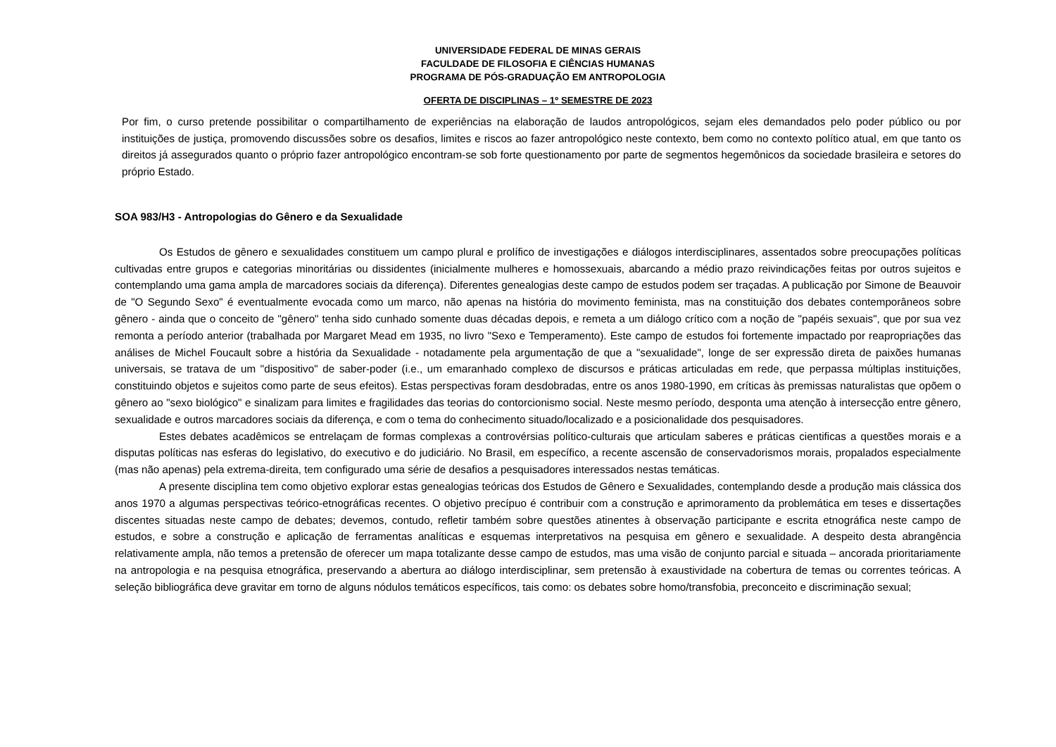UNIVERSIDADE FEDERAL DE MINAS GERAIS
FACULDADE DE FILOSOFIA E CIÊNCIAS HUMANAS
PROGRAMA DE PÓS-GRADUAÇÃO EM ANTROPOLOGIA
OFERTA DE DISCIPLINAS – 1º SEMESTRE DE 2023
Por fim, o curso pretende possibilitar o compartilhamento de experiências na elaboração de laudos antropológicos, sejam eles demandados pelo poder público ou por instituições de justiça, promovendo discussões sobre os desafios, limites e riscos ao fazer antropológico neste contexto, bem como no contexto político atual, em que tanto os direitos já assegurados quanto o próprio fazer antropológico encontram-se sob forte questionamento por parte de segmentos hegemônicos da sociedade brasileira e setores do próprio Estado.
SOA 983/H3 - Antropologias do Gênero e da Sexualidade
Os Estudos de gênero e sexualidades constituem um campo plural e prolífico de investigações e diálogos interdisciplinares, assentados sobre preocupações políticas cultivadas entre grupos e categorias minoritárias ou dissidentes (inicialmente mulheres e homossexuais, abarcando a médio prazo reivindicações feitas por outros sujeitos e contemplando uma gama ampla de marcadores sociais da diferença). Diferentes genealogias deste campo de estudos podem ser traçadas. A publicação por Simone de Beauvoir de "O Segundo Sexo" é eventualmente evocada como um marco, não apenas na história do movimento feminista, mas na constituição dos debates contemporâneos sobre gênero - ainda que o conceito de "gênero" tenha sido cunhado somente duas décadas depois, e remeta a um diálogo crítico com a noção de "papéis sexuais", que por sua vez remonta a período anterior (trabalhada por Margaret Mead em 1935, no livro "Sexo e Temperamento). Este campo de estudos foi fortemente impactado por reapropriações das análises de Michel Foucault sobre a história da Sexualidade - notadamente pela argumentação de que a "sexualidade", longe de ser expressão direta de paixões humanas universais, se tratava de um "dispositivo" de saber-poder (i.e., um emaranhado complexo de discursos e práticas articuladas em rede, que perpassa múltiplas instituições, constituindo objetos e sujeitos como parte de seus efeitos). Estas perspectivas foram desdobradas, entre os anos 1980-1990, em críticas às premissas naturalistas que opõem o gênero ao "sexo biológico" e sinalizam para limites e fragilidades das teorias do contorcionismo social. Neste mesmo período, desponta uma atenção à intersecção entre gênero, sexualidade e outros marcadores sociais da diferença, e com o tema do conhecimento situado/localizado e a posicionalidade dos pesquisadores.
Estes debates acadêmicos se entrelaçam de formas complexas a controvérsias político-culturais que articulam saberes e práticas cientificas a questões morais e a disputas políticas nas esferas do legislativo, do executivo e do judiciário. No Brasil, em específico, a recente ascensão de conservadorismos morais, propalados especialmente (mas não apenas) pela extrema-direita, tem configurado uma série de desafios a pesquisadores interessados nestas temáticas.
A presente disciplina tem como objetivo explorar estas genealogias teóricas dos Estudos de Gênero e Sexualidades, contemplando desde a produção mais clássica dos anos 1970 a algumas perspectivas teórico-etnográficas recentes. O objetivo precípuo é contribuir com a construção e aprimoramento da problemática em teses e dissertações discentes situadas neste campo de debates; devemos, contudo, refletir também sobre questões atinentes à observação participante e escrita etnográfica neste campo de estudos, e sobre a construção e aplicação de ferramentas analíticas e esquemas interpretativos na pesquisa em gênero e sexualidade. A despeito desta abrangência relativamente ampla, não temos a pretensão de oferecer um mapa totalizante desse campo de estudos, mas uma visão de conjunto parcial e situada – ancorada prioritariamente na antropologia e na pesquisa etnográfica, preservando a abertura ao diálogo interdisciplinar, sem pretensão à exaustividade na cobertura de temas ou correntes teóricas. A seleção bibliográfica deve gravitar em torno de alguns nódulos temáticos específicos, tais como: os debates sobre homo/transfobia, preconceito e discriminação sexual;